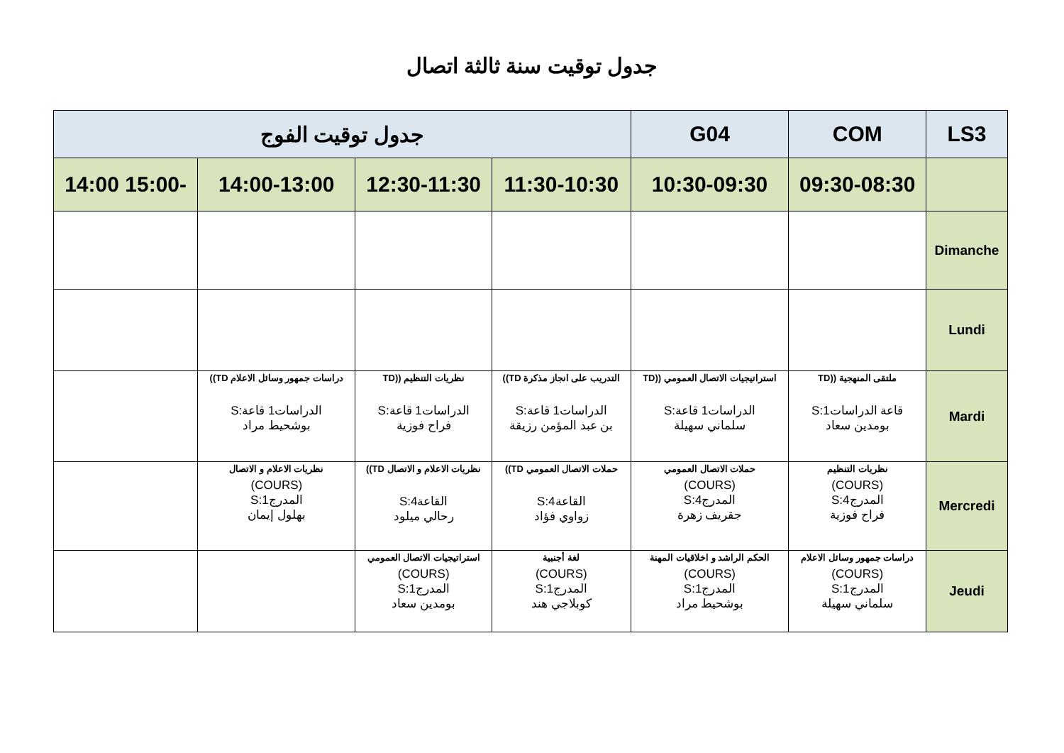جدول توقيت سنة ثالثة اتصال
| LS3 | COM | G04 | جدول توقيت الفوج | | | |
| --- | --- | --- | --- | --- | --- | --- |
| | 09:30-08:30 | 10:30-09:30 | 11:30-10:30 | 12:30-11:30 | 14:00-13:00 | -15:00 14:00 |
| Dimanche | | | | | | |
| Lundi | | | | | | |
| Mardi | ملتقى المنهجية ((TD قاعة الدراسات1:S بومدين سعاد | استراتيجيات الاتصال العمومي ((TD الدراسات1 قاعة:S سلماني سهيلة | التدريب على انجاز مذكرة TD)) الدراسات1 قاعة:S بن عبد المؤمن رزيقة | نظريات التنظيم ((TD الدراسات1 قاعة:S فراح فوزية | دراسات جمهور وسائل الاعلام TD)) الدراسات1 قاعة:S بوشحيط مراد | |
| Mercredi | نظريات التنظيم (COURS) المدرج4:S فراح فوزية | حملات الاتصال العمومي (COURS) المدرج4:S جقريف زهرة | حملات الاتصال العمومي TD)) القاعة4:S زواوي فؤاد | نظريات الاعلام و الاتصال TD)) القاعة4:S رحالي ميلود | نظريات الاعلام و الاتصال (COURS) المدرج1:S بهلول إيمان | |
| Jeudi | دراسات جمهور وسائل الاعلام (COURS) المدرج1:S سلماني سهيلة | الحكم الراشد و اخلاقيات المهنة (COURS) المدرج1:S بوشحيط مراد | لغة أجنبية (COURS) المدرج1:S كوبلاجي هند | استراتيجيات الاتصال العمومي (COURS) المدرج1:S بومدين سعاد | | |